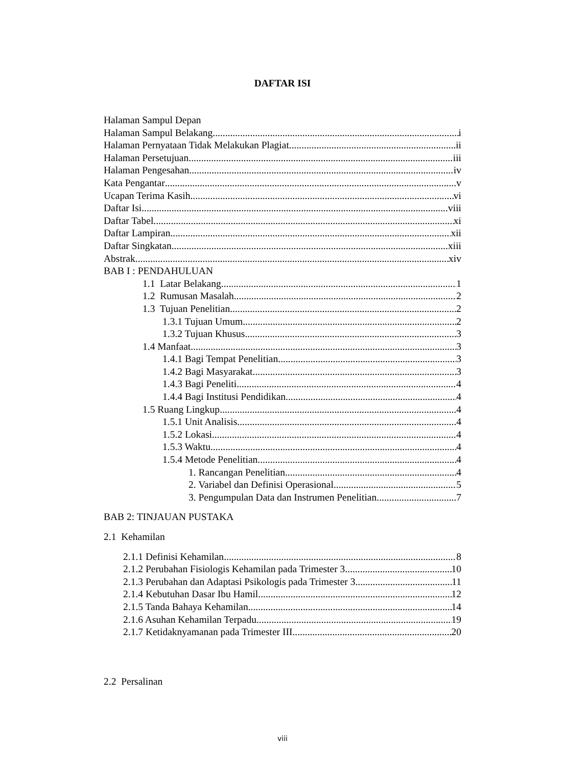DAFTAR ISI
Halaman Sampul Depan
Halaman Sampul Belakang i
Halaman Pernyataan Tidak Melakukan Plagiat ii
Halaman Persetujuan iii
Halaman Pengesahan iv
Kata Pengantar v
Ucapan Terima Kasih vi
Daftar Isi viii
Daftar Tabel xi
Daftar Lampiran xii
Daftar Singkatan xiii
Abstrak xiv
BAB I : PENDAHULUAN
1.1 Latar Belakang 1
1.2 Rumusan Masalah 2
1.3 Tujuan Penelitian 2
1.3.1 Tujuan Umum 2
1.3.2 Tujuan Khusus 3
1.4 Manfaat 3
1.4.1 Bagi Tempat Penelitian 3
1.4.2 Bagi Masyarakat 3
1.4.3 Bagi Peneliti 4
1.4.4 Bagi Institusi Pendidikan 4
1.5 Ruang Lingkup 4
1.5.1 Unit Analisis 4
1.5.2 Lokasi 4
1.5.3 Waktu 4
1.5.4 Metode Penelitian 4
1. Rancangan Penelitian 4
2. Variabel dan Definisi Operasional 5
3. Pengumpulan Data dan Instrumen Penelitian 7
BAB 2: TINJAUAN PUSTAKA
2.1 Kehamilan
2.1.1 Definisi Kehamilan 8
2.1.2 Perubahan Fisiologis Kehamilan pada Trimester 3 10
2.1.3 Perubahan dan Adaptasi Psikologis pada Trimester 3 11
2.1.4 Kebutuhan Dasar Ibu Hamil 12
2.1.5 Tanda Bahaya Kehamilan 14
2.1.6 Asuhan Kehamilan Terpadu 19
2.1.7 Ketidaknyamanan pada Trimester III 20
2.2 Persalinan
viii